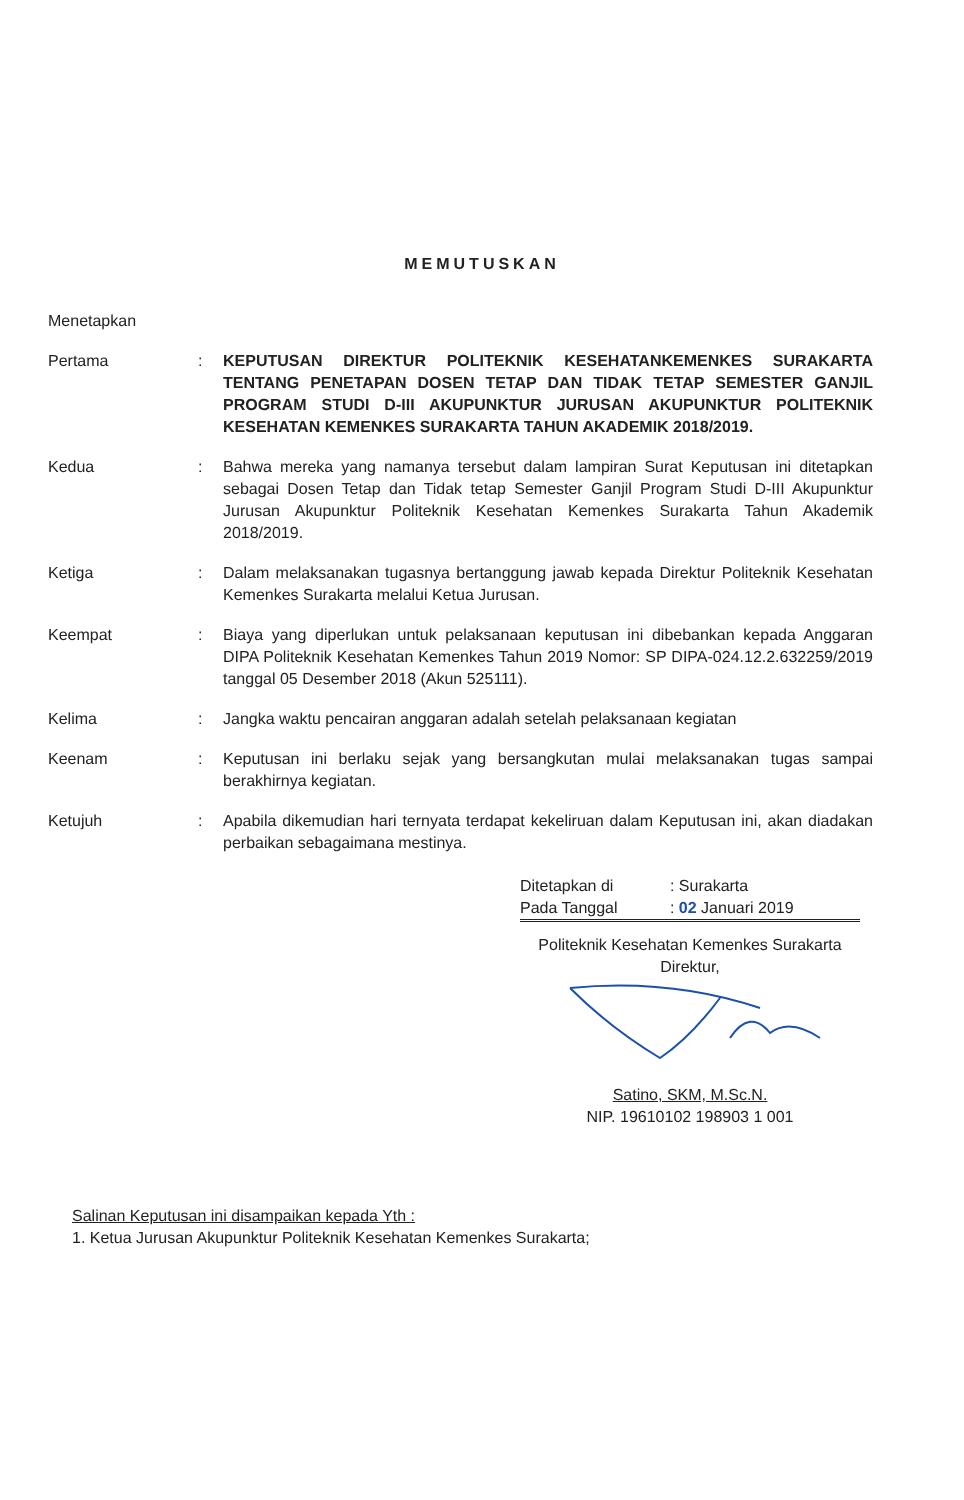MEMUTUSKAN
Menetapkan
Pertama : KEPUTUSAN DIREKTUR POLITEKNIK KESEHATANKEMENKES SURAKARTA TENTANG PENETAPAN DOSEN TETAP DAN TIDAK TETAP SEMESTER GANJIL PROGRAM STUDI D-III AKUPUNKTUR JURUSAN AKUPUNKTUR POLITEKNIK KESEHATAN KEMENKES SURAKARTA TAHUN AKADEMIK 2018/2019.
Kedua : Bahwa mereka yang namanya tersebut dalam lampiran Surat Keputusan ini ditetapkan sebagai Dosen Tetap dan Tidak tetap Semester Ganjil Program Studi D-III Akupunktur Jurusan Akupunktur Politeknik Kesehatan Kemenkes Surakarta Tahun Akademik 2018/2019.
Ketiga : Dalam melaksanakan tugasnya bertanggung jawab kepada Direktur Politeknik Kesehatan Kemenkes Surakarta melalui Ketua Jurusan.
Keempat : Biaya yang diperlukan untuk pelaksanaan keputusan ini dibebankan kepada Anggaran DIPA Politeknik Kesehatan Kemenkes Tahun 2019 Nomor: SP DIPA-024.12.2.632259/2019 tanggal 05 Desember 2018 (Akun 525111).
Kelima : Jangka waktu pencairan anggaran adalah setelah pelaksanaan kegiatan
Keenam : Keputusan ini berlaku sejak yang bersangkutan mulai melaksanakan tugas sampai berakhirnya kegiatan.
Ketujuh : Apabila dikemudian hari ternyata terdapat kekeliruan dalam Keputusan ini, akan diadakan perbaikan sebagaimana mestinya.
| Ditetapkan di | : Surakarta |
| Pada Tanggal | : 02 Januari 2019 |
Politeknik Kesehatan Kemenkes Surakarta
Direktur,
Satino, SKM, M.Sc.N.
NIP. 19610102 198903 1 001
Salinan Keputusan ini disampaikan kepada Yth :
1. Ketua Jurusan Akupunktur Politeknik Kesehatan Kemenkes Surakarta;